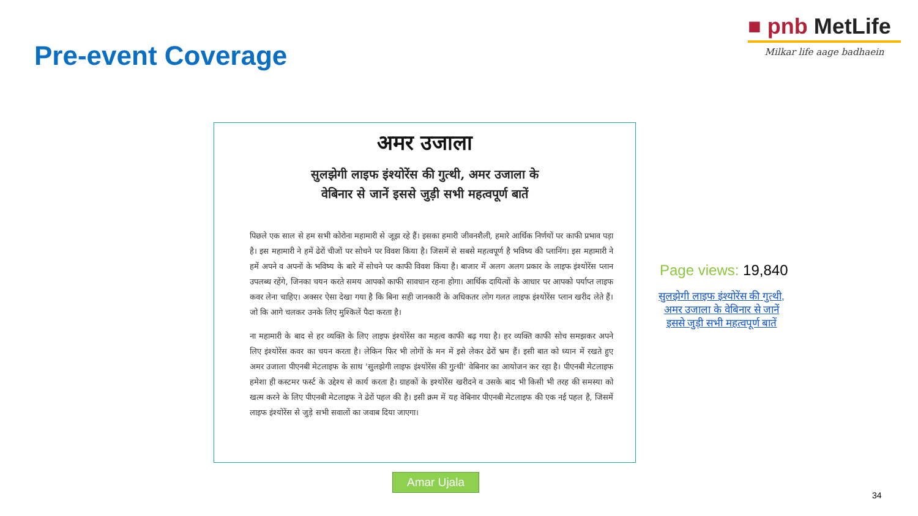Pre-event Coverage
■ pnb MetLife
Milkar life aage badhaein
अमर उजाला
सुलझेगी लाइफ इंश्योरेंस की गुत्थी, अमर उजाला के वेबिनार से जानें इससे जुड़ी सभी महत्वपूर्ण बातें
पिछले एक साल से हम सभी कोरोना महामारी से जूझ रहे हैं। इसका हमारी जीवनशैली, हमारे आर्थिक निर्णयों पर काफी प्रभाव पड़ा है। इस महामारी ने हमें ढेरों चीजों पर सोचने पर विवश किया है। जिसमें से सबसे महत्वपूर्ण है भविष्य की प्लानिंग। इस महामारी ने हमें अपने व अपनों के भविष्य के बारे में सोचने पर काफी विवश किया है। बाजार में अलग अलग प्रकार के लाइफ इंश्योरेंस प्लान उपलब्ध रहेंगे, जिनका चयन करते समय आपको काफी सावधान रहना होगा। आर्थिक दायित्वों के आधार पर आपको पर्याप्त लाइफ कवर लेना चाहिए। अक्सर ऐसा देखा गया है कि बिना सही जानकारी के अधिकतर लोग गलत लाइफ इंश्योरेंस प्लान खरीद लेते हैं। जो कि आगे चलकर उनके लिए मुश्किलें पैदा करता है।
ना महामारी के बाद से हर व्यक्ति के लिए लाइफ इंश्योरेंस का महत्व काफी बढ़ गया है। हर व्यक्ति काफी सोच समझकर अपने लिए इंश्योरेंस कवर का चयन करता है। लेकिन फिर भी लोगों के मन में इसे लेकर ढेरों भ्रम हैं। इसी बात को ध्यान में रखते हुए अमर उजाला पीएनबी मेटलाइफ के साथ 'सुलझेगी लाइफ इंश्योरेंस की गुत्थी' वेबिनार का आयोजन कर रहा है। पीएनबी मेटलाइफ हमेशा ही कस्टमर फर्स्ट के उद्देश्य से कार्य करता है। ग्राहकों के इश्योरेंस खरीदने व उसके बाद भी किसी भी तरह की समस्या को खत्म करने के लिए पीएनबी मेटलाइफ ने ढेरों पहल की है। इसी क्रम में यह वेबिनार पीएनबी मेटलाइफ की एक नई पहल है, जिसमें लाइफ इंश्योरेंस से जुड़े सभी सवालों का जवाब दिया जाएगा।
Amar Ujala
Page views: 19,840
सुलझेगी लाइफ इंश्योरेंस की गुत्थी, अमर उजाला के वेबिनार से जानें इससे जुड़ी सभी महत्वपूर्ण बातें
34